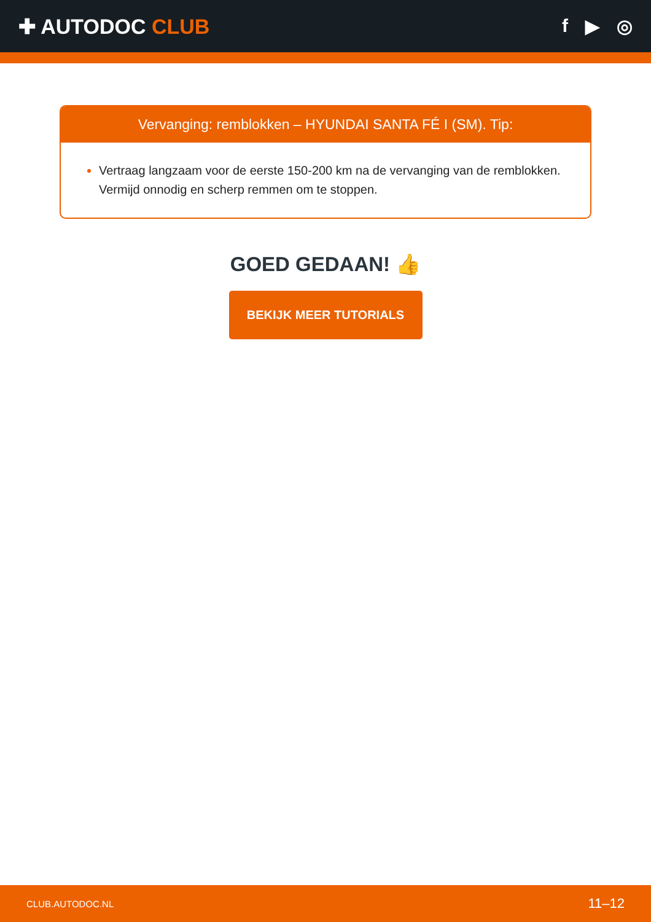✚ AUTODOC CLUB f ▶ ◎
Vervanging: remblokken – HYUNDAI SANTA FÉ I (SM). Tip:
Vertraag langzaam voor de eerste 150-200 km na de vervanging van de remblokken. Vermijd onnodig en scherp remmen om te stoppen.
GOED GEDAAN! 👍
BEKIJK MEER TUTORIALS
CLUB.AUTODOC.NL 11–12